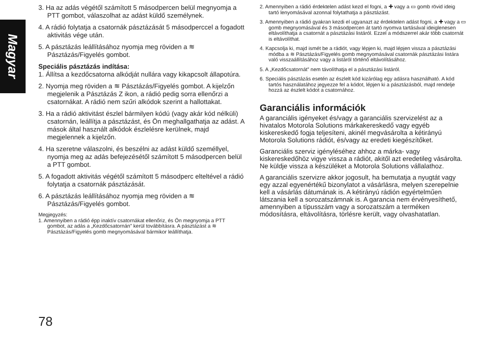Magyar
3. Ha az adás végétől számított 5 másodpercen belül megnyomja a PTT gombot, válaszolhat az adást küldő személynek.
4. A rádió folytatja a csatornák pásztázását 5 másodperccel a fogadott aktivitás vége után.
5. A pásztázás leállításához nyomja meg röviden a ≋ Pásztázás/Figyelés gombot.
Speciális pásztázás indítása:
1. Állítsa a kezdőcsatorna alkódját nullára vagy kikapcsolt állapotúra.
2. Nyomja meg röviden a ≋ Pásztázás/Figyelés gombot. A kijelzőn megjelenik a Pásztázás Z ikon, a rádió pedig sorra ellenőrzi a csatornákat. A rádió nem szűri alkódok szerint a hallottakat.
3. Ha a rádió aktivitást észlel bármilyen kódú (vagy akár kód nélküli) csatornán, leállítja a pásztázást, és Ön meghallgathatja az adást. A mások által használt alkódok észlelésre kerülnek, majd megjelennek a kijelzőn.
4. Ha szeretne válaszolni, és beszélni az adást küldő személlyel, nyomja meg az adás befejezésétől számított 5 másodpercen belül a PTT gombot.
5. A fogadott aktivitás végétől számított 5 másodperc elteltével a rádió folytatja a csatornák pásztázását.
6. A pásztázás leállításához nyomja meg röviden a ≋ Pásztázás/Figyelés gombot.
Megjegyzés:
1. Amennyiben a rádió épp inaktív csatornákat ellenőriz, és Ön megnyomja a PTT gombot, az adás a „Kezdőcsatornán” kerül továbbításra. A pásztázást a ≋ Pásztázás/Figyelés gomb megnyomásával bármikor leállíthatja.
2. Amennyiben a rádió érdektelen adást kezd el fogni, a ✚ vagy a ▭ gomb rövid ideig tartó lenyomásával azonnal folytathatja a pásztázást.
3. Amennyiben a rádió gyakran kezdi el ugyanazt az érdektelen adást fogni, a ✚ vagy a ▭ gomb megnyomásával és 3 másodpercen át tartó nyomva tartásával ideiglenesen eltávolíthatja a csatornát a pásztázási listáról. Ezzel a módszerrel akár több csatornát is eltávolíthat.
4. Kapcsolja ki, majd ismét be a rádiót, vagy lépjen ki, majd lépjen vissza a pásztázási módba a ≋ Pásztázás/Figyelés gomb megnyomásával csatornák pásztázási listára való visszaállításához vagy a listáról történő eltávolításához.
5. A „Kezdőcsatornát” nem távolíthatja el a pásztázási listáról.
6. Speciális pásztázás esetén az észlelt kód kizárólag egy adásra használható. A kód tartós használatához jegyezze fel a kódot, lépjen ki a pásztázásból, majd rendelje hozzá az észlelt kódot a csatornához.
Garanciális információk
A garanciális igényeket és/vagy a garanciális szervizelést az a hivatalos Motorola Solutions márkakereskedő vagy egyéb kiskereskedő fogja teljesíteni, akinél megvásárolta a kétirányú Motorola Solutions rádiót, és/vagy az eredeti kiegészítőket.
Garanciális szerviz igényléséhez ahhoz a márka- vagy kiskereskedőhöz vigye vissza a rádiót, akitől azt eredetileg vásárolta. Ne küldje vissza a készüléket a Motorola Solutions vállalathoz.
A garanciális szervizre akkor jogosult, ha bemutatja a nyugtát vagy egy azzal egyenértékű bizonylatot a vásárlásra, melyen szerepelnie kell a vásárlás dátumának is. A kétirányú rádión egyértelműen látszania kell a sorozatszámnak is. A garancia nem érvényesíthető, amennyiben a típusszám vagy a sorozatszám a terméken módosításra, eltávolításra, törlésre került, vagy olvashatatlan.
78